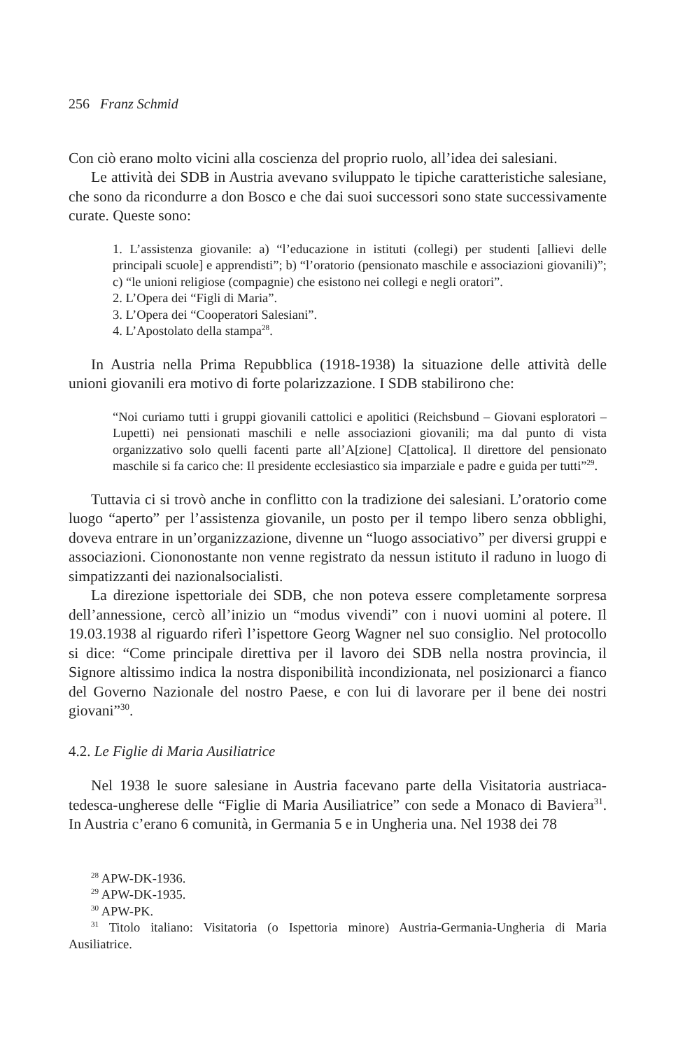256 Franz Schmid
Con ciò erano molto vicini alla coscienza del proprio ruolo, all’idea dei salesiani.
Le attività dei SDB in Austria avevano sviluppato le tipiche caratteristiche salesiane, che sono da ricondurre a don Bosco e che dai suoi successori sono state successivamente curate. Queste sono:
1. L’assistenza giovanile: a) “l’educazione in istituti (collegi) per studenti [allievi delle principali scuole] e apprendisti”; b) “l’oratorio (pensionato maschile e associazioni giovanili)”; c) “le unioni religiose (compagnie) che esistono nei collegi e negli oratori”.
2. L’Opera dei “Figli di Maria”.
3. L’Opera dei “Cooperatori Salesiani”.
4. L’Apostolato della stampa<sup>28</sup>.
In Austria nella Prima Repubblica (1918-1938) la situazione delle attività delle unioni giovanili era motivo di forte polarizzazione. I SDB stabilirono che:
“Noi curiamo tutti i gruppi giovanili cattolici e apolitici (Reichsbund – Giovani esploratori – Lupetti) nei pensionati maschili e nelle associazioni giovanili; ma dal punto di vista organizzativo solo quelli facenti parte all’A[zione] C[attolica]. Il direttore del pensionato maschile si fa carico che: Il presidente ecclesiastico sia imparziale e padre e guida per tutti”<sup>29</sup>.
Tuttavia ci si trovò anche in conflitto con la tradizione dei salesiani. L’oratorio come luogo “aperto” per l’assistenza giovanile, un posto per il tempo libero senza obblighi, doveva entrare in un’organizzazione, divenne un “luogo associativo” per diversi gruppi e associazioni. Ciononostante non venne registrato da nessun istituto il raduno in luogo di simpatizzanti dei nazionalsocialisti.
La direzione ispettoriale dei SDB, che non poteva essere completamente sorpresa dell’annessione, cercò all’inizio un “modus vivendi” con i nuovi uomini al potere. Il 19.03.1938 al riguardo riferì l’ispettore Georg Wagner nel suo consiglio. Nel protocollo si dice: “Come principale direttiva per il lavoro dei SDB nella nostra provincia, il Signore altissimo indica la nostra disponibilità incondizionata, nel posizionarci a fianco del Governo Nazionale del nostro Paese, e con lui di lavorare per il bene dei nostri giovani”<sup>30</sup>.
4.2. Le Figlie di Maria Ausiliatrice
Nel 1938 le suore salesiane in Austria facevano parte della Visitatoria austriaca-tedesca-ungherese delle “Figlie di Maria Ausiliatrice” con sede a Monaco di Baviera<sup>31</sup>. In Austria c’erano 6 comunità, in Germania 5 e in Ungheria una. Nel 1938 dei 78
<sup>28</sup> APW-DK-1936.
<sup>29</sup> APW-DK-1935.
<sup>30</sup> APW-PK.
<sup>31</sup> Titolo italiano: Visitatoria (o Ispettoria minore) Austria-Germania-Ungheria di Maria Ausiliatrice.